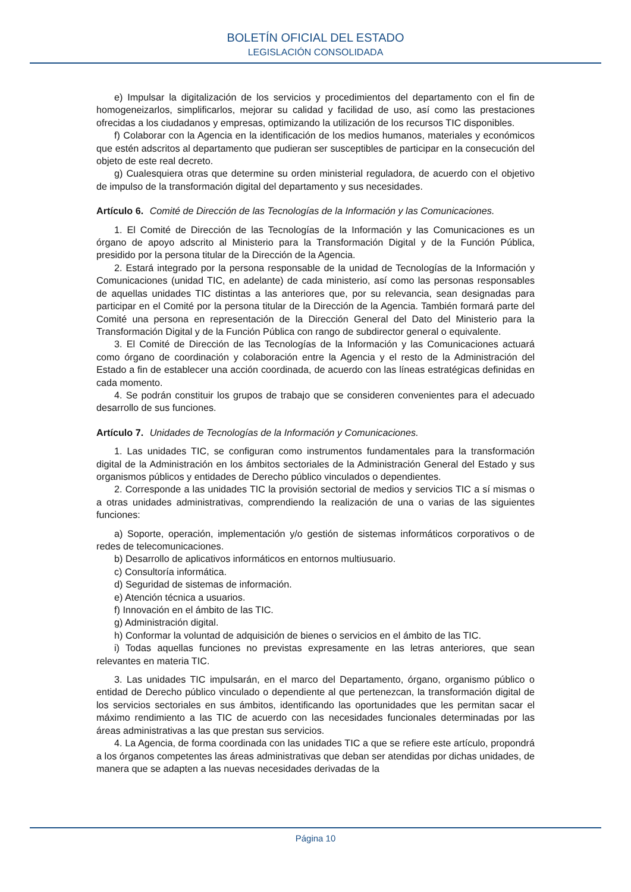BOLETÍN OFICIAL DEL ESTADO
LEGISLACIÓN CONSOLIDADA
e) Impulsar la digitalización de los servicios y procedimientos del departamento con el fin de homogeneizarlos, simplificarlos, mejorar su calidad y facilidad de uso, así como las prestaciones ofrecidas a los ciudadanos y empresas, optimizando la utilización de los recursos TIC disponibles.
f) Colaborar con la Agencia en la identificación de los medios humanos, materiales y económicos que estén adscritos al departamento que pudieran ser susceptibles de participar en la consecución del objeto de este real decreto.
g) Cualesquiera otras que determine su orden ministerial reguladora, de acuerdo con el objetivo de impulso de la transformación digital del departamento y sus necesidades.
Artículo 6. Comité de Dirección de las Tecnologías de la Información y las Comunicaciones.
1. El Comité de Dirección de las Tecnologías de la Información y las Comunicaciones es un órgano de apoyo adscrito al Ministerio para la Transformación Digital y de la Función Pública, presidido por la persona titular de la Dirección de la Agencia.
2. Estará integrado por la persona responsable de la unidad de Tecnologías de la Información y Comunicaciones (unidad TIC, en adelante) de cada ministerio, así como las personas responsables de aquellas unidades TIC distintas a las anteriores que, por su relevancia, sean designadas para participar en el Comité por la persona titular de la Dirección de la Agencia. También formará parte del Comité una persona en representación de la Dirección General del Dato del Ministerio para la Transformación Digital y de la Función Pública con rango de subdirector general o equivalente.
3. El Comité de Dirección de las Tecnologías de la Información y las Comunicaciones actuará como órgano de coordinación y colaboración entre la Agencia y el resto de la Administración del Estado a fin de establecer una acción coordinada, de acuerdo con las líneas estratégicas definidas en cada momento.
4. Se podrán constituir los grupos de trabajo que se consideren convenientes para el adecuado desarrollo de sus funciones.
Artículo 7. Unidades de Tecnologías de la Información y Comunicaciones.
1. Las unidades TIC, se configuran como instrumentos fundamentales para la transformación digital de la Administración en los ámbitos sectoriales de la Administración General del Estado y sus organismos públicos y entidades de Derecho público vinculados o dependientes.
2. Corresponde a las unidades TIC la provisión sectorial de medios y servicios TIC a sí mismas o a otras unidades administrativas, comprendiendo la realización de una o varias de las siguientes funciones:
a) Soporte, operación, implementación y/o gestión de sistemas informáticos corporativos o de redes de telecomunicaciones.
b) Desarrollo de aplicativos informáticos en entornos multiusuario.
c) Consultoría informática.
d) Seguridad de sistemas de información.
e) Atención técnica a usuarios.
f) Innovación en el ámbito de las TIC.
g) Administración digital.
h) Conformar la voluntad de adquisición de bienes o servicios en el ámbito de las TIC.
i) Todas aquellas funciones no previstas expresamente en las letras anteriores, que sean relevantes en materia TIC.
3. Las unidades TIC impulsarán, en el marco del Departamento, órgano, organismo público o entidad de Derecho público vinculado o dependiente al que pertenezcan, la transformación digital de los servicios sectoriales en sus ámbitos, identificando las oportunidades que les permitan sacar el máximo rendimiento a las TIC de acuerdo con las necesidades funcionales determinadas por las áreas administrativas a las que prestan sus servicios.
4. La Agencia, de forma coordinada con las unidades TIC a que se refiere este artículo, propondrá a los órganos competentes las áreas administrativas que deban ser atendidas por dichas unidades, de manera que se adapten a las nuevas necesidades derivadas de la
Página 10